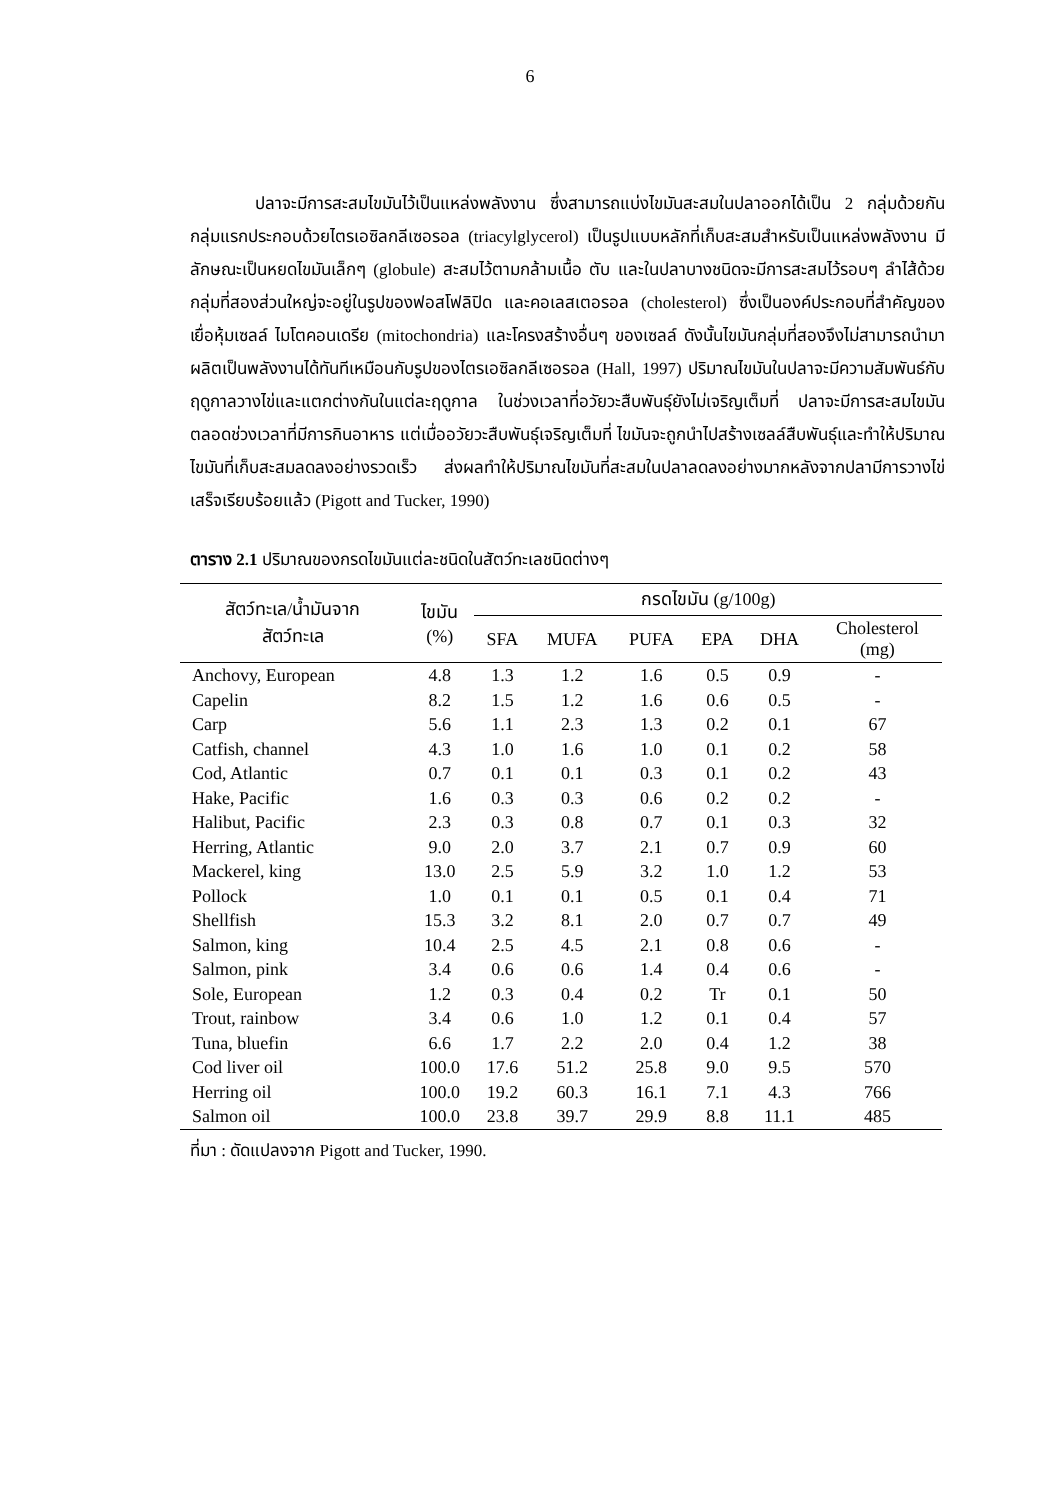6
ปลาจะมีการสะสมไขมันไว้เป็นแหล่งพลังงาน ซึ่งสามารถแบ่งไขมันสะสมในปลาออกได้เป็น 2 กลุ่มด้วยกัน กลุ่มแรกประกอบด้วยไตรเอซิลกลีเซอรอล (triacylglycerol) เป็นรูปแบบหลักที่เก็บสะสมสำหรับเป็นแหล่งพลังงาน มีลักษณะเป็นหยดไขมันเล็กๆ (globule) สะสมไว้ตามกล้ามเนื้อ ตับ และในปลาบางชนิดจะมีการสะสมไว้รอบๆ ลำไส้ด้วย กลุ่มที่สองส่วนใหญ่จะอยู่ในรูปของฟอสโฟลิปิด และคอเลสเตอรอล (cholesterol) ซึ่งเป็นองค์ประกอบที่สำคัญของเยื่อหุ้มเซลล์ ไมโตคอนเดรีย (mitochondria) และโครงสร้างอื่นๆ ของเซลล์ ดังนั้นไขมันกลุ่มที่สองจึงไม่สามารถนำมาผลิตเป็นพลังงานได้ทันทีเหมือนกับรูปของไตรเอซิลกลีเซอรอล (Hall, 1997) ปริมาณไขมันในปลาจะมีความสัมพันธ์กับฤดูกาลวางไข่และแตกต่างกันในแต่ละฤดูกาล ในช่วงเวลาที่อวัยวะสืบพันธุ์ยังไม่เจริญเต็มที่ ปลาจะมีการสะสมไขมันตลอดช่วงเวลาที่มีการกินอาหาร แต่เมื่ออวัยวะสืบพันธุ์เจริญเต็มที่ ไขมันจะถูกนำไปสร้างเซลล์สืบพันธุ์และทำให้ปริมาณไขมันที่เก็บสะสมลดลงอย่างรวดเร็ว ส่งผลทำให้ปริมาณไขมันที่สะสมในปลาลดลงอย่างมากหลังจากปลามีการวางไข่เสร็จเรียบร้อยแล้ว (Pigott and Tucker, 1990)
ตาราง 2.1 ปริมาณของกรดไขมันแต่ละชนิดในสัตว์ทะเลชนิดต่างๆ
| สัตว์ทะเล/น้ำมันจาก สัตว์ทะเล | ไขมัน (%) | กรดไขมัน (g/100g) | | | | | |
| --- | --- | --- | --- | --- | --- | --- | --- |
| | | SFA | MUFA | PUFA | EPA | DHA | Cholesterol (mg) |
| Anchovy, European | 4.8 | 1.3 | 1.2 | 1.6 | 0.5 | 0.9 | - |
| Capelin | 8.2 | 1.5 | 1.2 | 1.6 | 0.6 | 0.5 | - |
| Carp | 5.6 | 1.1 | 2.3 | 1.3 | 0.2 | 0.1 | 67 |
| Catfish, channel | 4.3 | 1.0 | 1.6 | 1.0 | 0.1 | 0.2 | 58 |
| Cod, Atlantic | 0.7 | 0.1 | 0.1 | 0.3 | 0.1 | 0.2 | 43 |
| Hake, Pacific | 1.6 | 0.3 | 0.3 | 0.6 | 0.2 | 0.2 | - |
| Halibut, Pacific | 2.3 | 0.3 | 0.8 | 0.7 | 0.1 | 0.3 | 32 |
| Herring, Atlantic | 9.0 | 2.0 | 3.7 | 2.1 | 0.7 | 0.9 | 60 |
| Mackerel, king | 13.0 | 2.5 | 5.9 | 3.2 | 1.0 | 1.2 | 53 |
| Pollock | 1.0 | 0.1 | 0.1 | 0.5 | 0.1 | 0.4 | 71 |
| Shellfish | 15.3 | 3.2 | 8.1 | 2.0 | 0.7 | 0.7 | 49 |
| Salmon, king | 10.4 | 2.5 | 4.5 | 2.1 | 0.8 | 0.6 | - |
| Salmon, pink | 3.4 | 0.6 | 0.6 | 1.4 | 0.4 | 0.6 | - |
| Sole, European | 1.2 | 0.3 | 0.4 | 0.2 | Tr | 0.1 | 50 |
| Trout, rainbow | 3.4 | 0.6 | 1.0 | 1.2 | 0.1 | 0.4 | 57 |
| Tuna, bluefin | 6.6 | 1.7 | 2.2 | 2.0 | 0.4 | 1.2 | 38 |
| Cod liver oil | 100.0 | 17.6 | 51.2 | 25.8 | 9.0 | 9.5 | 570 |
| Herring oil | 100.0 | 19.2 | 60.3 | 16.1 | 7.1 | 4.3 | 766 |
| Salmon oil | 100.0 | 23.8 | 39.7 | 29.9 | 8.8 | 11.1 | 485 |
ที่มา : ดัดแปลงจาก Pigott and Tucker, 1990.